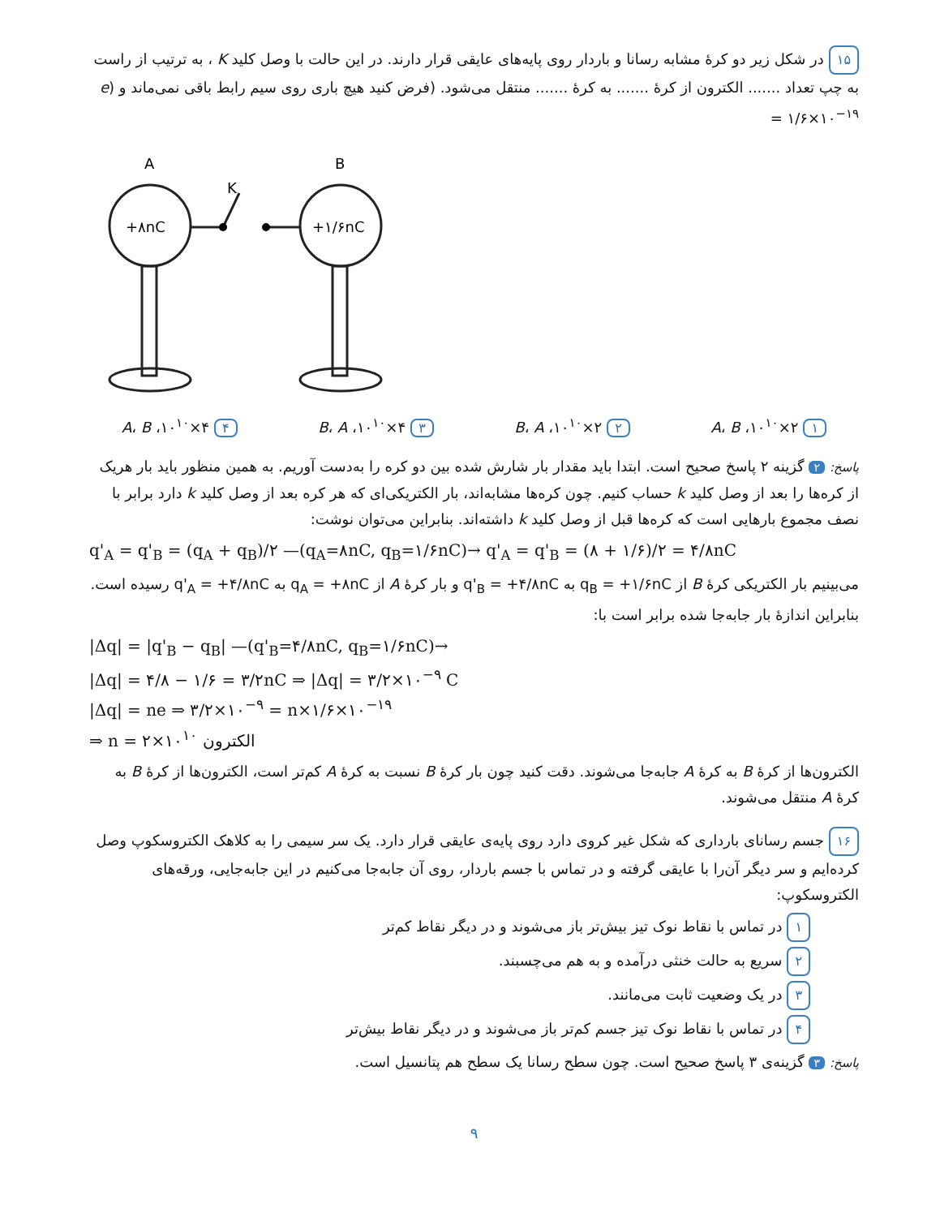۱۵ در شکل زیر دو کرهٔ مشابه رسانا و باردار روی پایه‌های عایقی قرار دارند. در این حالت با وصل کلید K ، به ترتیب از راست به چپ تعداد ....... الکترون از کرهٔ ....... به کرهٔ ....... منتقل می‌شود. (فرض کنید هیچ باری روی سیم رابط باقی نمی‌ماند و (e = ۱/۶×۱۰<sup>−۱۹</sup>
A
B
K
+۸nC
+۱/۶nC
۱ ۲×۱۰<sup>۱۰</sup>، A، B ۲ ۲×۱۰<sup>۱۰</sup>، B، A ۳ ۴×۱۰<sup>۱۰</sup>، B، A ۴ ۴×۱۰<sup>۱۰</sup>، A، B
پاسخ: ۲ گزینه ۲ پاسخ صحیح است. ابتدا باید مقدار بار شارش شده بین دو کره را به‌دست آوریم. به همین منظور باید بار هریک از کره‌ها را بعد از وصل کلید k حساب کنیم. چون کره‌ها مشابه‌اند، بار الکتریکی‌ای که هر کره بعد از وصل کلید k دارد برابر با نصف مجموع بارهایی است که کره‌ها قبل از وصل کلید k داشته‌اند. بنابراین می‌توان نوشت:
q'<sub>A</sub> = q'<sub>B</sub> = (q<sub>A</sub> + q<sub>B</sub>)/۲ —(q<sub>A</sub>=۸nC, q<sub>B</sub>=۱/۶nC)→ q'<sub>A</sub> = q'<sub>B</sub> = (۸ + ۱/۶)/۲ = ۴/۸nC
می‌بینیم بار الکتریکی کرهٔ B از q<sub>B</sub> = +۱/۶nC به q'<sub>B</sub> = +۴/۸nC و بار کرهٔ A از q<sub>A</sub> = +۸nC به q'<sub>A</sub> = +۴/۸nC رسیده است. بنابراین اندازهٔ بار جابه‌جا شده برابر است با:
|Δq| = |q'<sub>B</sub> − q<sub>B</sub>| —(q'<sub>B</sub>=۴/۸nC, q<sub>B</sub>=۱/۶nC)→
|Δq| = ۴/۸ − ۱/۶ = ۳/۲nC ⇒ |Δq| = ۳/۲×۱۰<sup>−۹</sup> C
|Δq| = ne ⇒ ۳/۲×۱۰<sup>−۹</sup> = n×۱/۶×۱۰<sup>−۱۹</sup>
⇒ n = ۲×۱۰<sup>۱۰</sup> الکترون
الکترون‌ها از کرهٔ B به کرهٔ A جابه‌جا می‌شوند. دقت کنید چون بار کرهٔ B نسبت به کرهٔ A کم‌تر است، الکترون‌ها از کرهٔ B به کرهٔ A منتقل می‌شوند.
۱۶ جسم رسانای بارداری که شکل غیر کروی دارد روی پایه‌ی عایقی قرار دارد. یک سر سیمی را به کلاهک الکتروسکوپ وصل کرده‌ایم و سر دیگر آن‌را با عایقی گرفته و در تماس با جسم باردار، روی آن جابه‌جا می‌کنیم در این جابه‌جایی، ورقه‌های الکتروسکوپ:
۱ در تماس با نقاط نوک تیز بیش‌تر باز می‌شوند و در دیگر نقاط کم‌تر
۲ سریع به حالت خنثی درآمده و به هم می‌چسبند.
۳ در یک وضعیت ثابت می‌مانند.
۴ در تماس با نقاط نوک تیز جسم کم‌تر باز می‌شوند و در دیگر نقاط بیش‌تر
پاسخ: ۳ گزینه‌ی ۳ پاسخ صحیح است. چون سطح رسانا یک سطح هم پتانسیل است.
۹